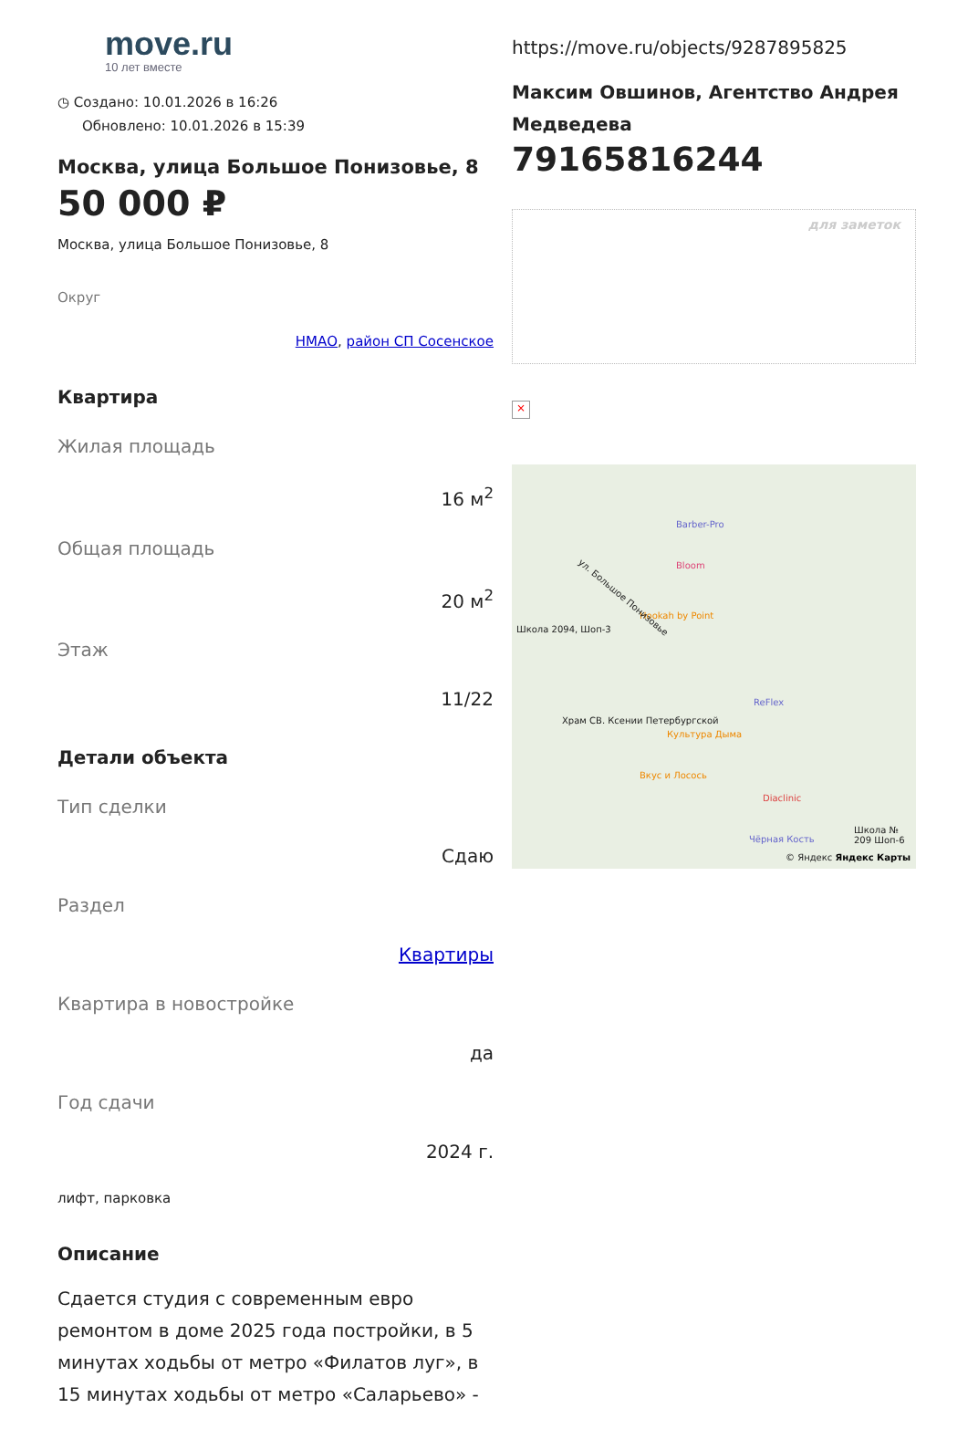move.ru
10 лет вместе
◷ Создано: 10.01.2026 в 16:26
Обновлено: 10.01.2026 в 15:39
Москва, улица Большое Понизовье, 8
50 000 ₽
Москва, улица Большое Понизовье, 8
Округ
НМАО, район СП Сосенское
Квартира
Жилая площадь
16 м<sup>2</sup>
Общая площадь
20 м<sup>2</sup>
Этаж
11/22
Детали объекта
Тип сделки
Сдаю
Раздел
Квартиры
Квартира в новостройке
да
Год сдачи
2024 г.
лифт, парковка
Описание
Сдается студия с современным евро ремонтом в доме 2025 года постройки, в 5 минутах ходьбы от метро «Филатов луг», в 15 минутах ходьбы от метро «Саларьево» -
https://move.ru/objects/9287895825
Максим Овшинов, Агентство Андрея Медведева
79165816244
для заметок
×
Barber-Pro
Bloom
Hookah by Point
Школа 2094, Шоп-3
ул. Большое Понизовье
ReFlex
Храм СВ. Ксении Петербургской
Культура Дыма
Вкус и Лосось
Diaclinic
Чёрная Кость
Школа № 209 Шоп-6
© Яндекс Яндекс Карты